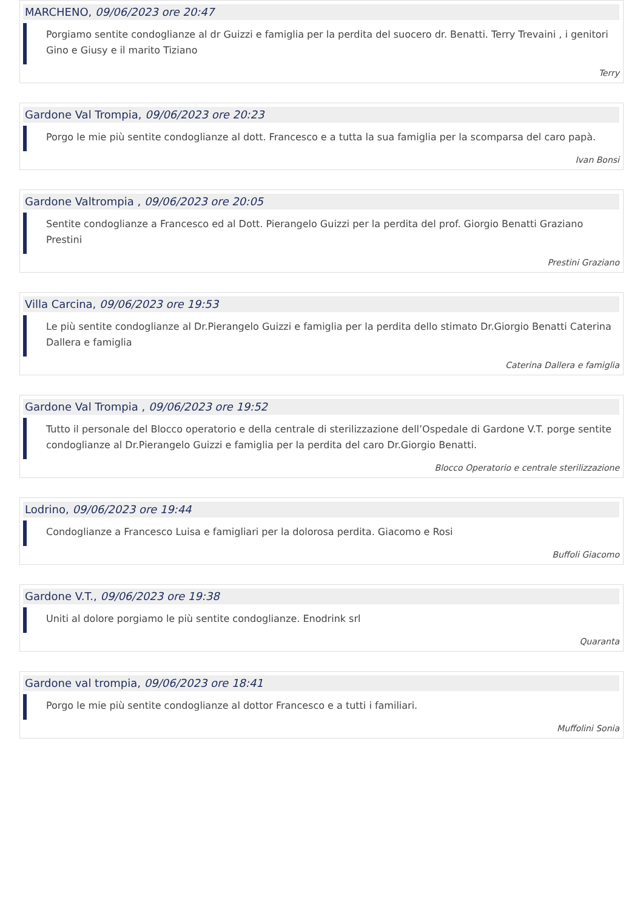MARCHENO, 09/06/2023 ore 20:47
Porgiamo sentite condoglianze al dr Guizzi e famiglia per la perdita del suocero dr. Benatti. Terry Trevaini , i genitori Gino e Giusy e il marito Tiziano
Terry
Gardone Val Trompia, 09/06/2023 ore 20:23
Porgo le mie più sentite condoglianze al dott. Francesco e a tutta la sua famiglia per la scomparsa del caro papà.
Ivan Bonsi
Gardone Valtrompia , 09/06/2023 ore 20:05
Sentite condoglianze a Francesco ed al Dott. Pierangelo Guizzi per la perdita del prof. Giorgio Benatti Graziano Prestini
Prestini Graziano
Villa Carcina, 09/06/2023 ore 19:53
Le più sentite condoglianze al Dr.Pierangelo Guizzi e famiglia per la perdita dello stimato Dr.Giorgio Benatti Caterina Dallera e famiglia
Caterina Dallera e famiglia
Gardone Val Trompia , 09/06/2023 ore 19:52
Tutto il personale del Blocco operatorio e della centrale di sterilizzazione dell’Ospedale di Gardone V.T. porge sentite condoglianze al Dr.Pierangelo Guizzi e famiglia per la perdita del caro Dr.Giorgio Benatti.
Blocco Operatorio e centrale sterilizzazione
Lodrino, 09/06/2023 ore 19:44
Condoglianze a Francesco Luisa e famigliari per la dolorosa perdita. Giacomo e Rosi
Buffoli Giacomo
Gardone V.T., 09/06/2023 ore 19:38
Uniti al dolore porgiamo le più sentite condoglianze. Enodrink srl
Quaranta
Gardone val trompia, 09/06/2023 ore 18:41
Porgo le mie più sentite condoglianze al dottor Francesco e a tutti i familiari.
Muffolini Sonia